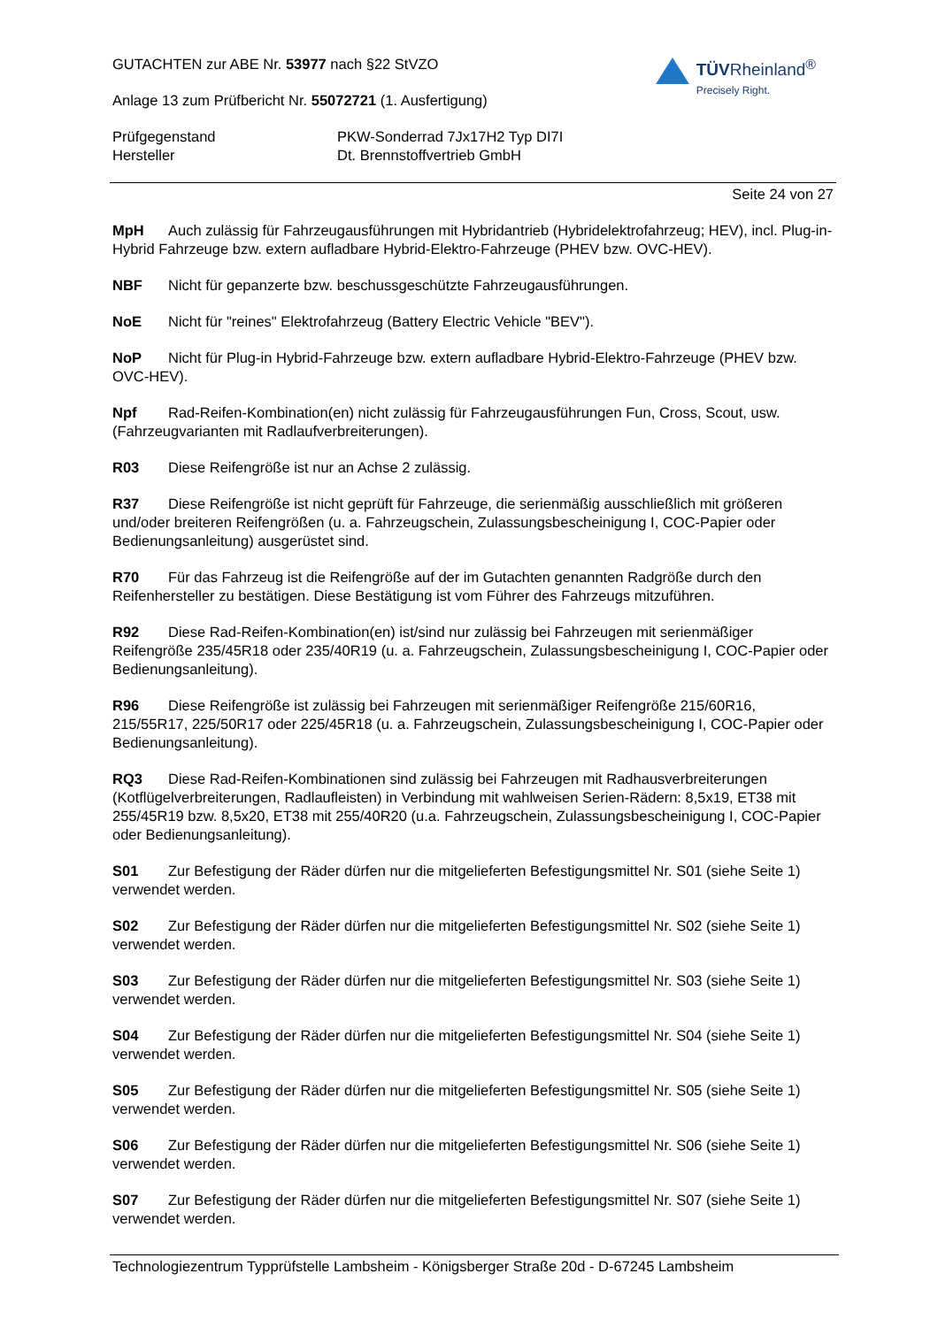GUTACHTEN zur ABE Nr. 53977 nach §22 StVZO
Anlage 13 zum Prüfbericht Nr. 55072721 (1. Ausfertigung)
TÜVRheinland<sup>®</sup>
Precisely Right.
Prüfgegenstand PKW-Sonderrad 7Jx17H2 Typ DI7I
Hersteller Dt. Brennstoffvertrieb GmbH
Seite 24 von 27
MpH Auch zulässig für Fahrzeugausführungen mit Hybridantrieb (Hybridelektrofahrzeug; HEV), incl. Plug-in-Hybrid Fahrzeuge bzw. extern aufladbare Hybrid-Elektro-Fahrzeuge (PHEV bzw. OVC-HEV).
NBF Nicht für gepanzerte bzw. beschussgeschützte Fahrzeugausführungen.
NoE Nicht für "reines" Elektrofahrzeug (Battery Electric Vehicle "BEV").
NoP Nicht für Plug-in Hybrid-Fahrzeuge bzw. extern aufladbare Hybrid-Elektro-Fahrzeuge (PHEV bzw. OVC-HEV).
Npf Rad-Reifen-Kombination(en) nicht zulässig für Fahrzeugausführungen Fun, Cross, Scout, usw. (Fahrzeugvarianten mit Radlaufverbreiterungen).
R03 Diese Reifengröße ist nur an Achse 2 zulässig.
R37 Diese Reifengröße ist nicht geprüft für Fahrzeuge, die serienmäßig ausschließlich mit größeren und/oder breiteren Reifengrößen (u. a. Fahrzeugschein, Zulassungsbescheinigung I, COC-Papier oder Bedienungsanleitung) ausgerüstet sind.
R70 Für das Fahrzeug ist die Reifengröße auf der im Gutachten genannten Radgröße durch den Reifenhersteller zu bestätigen. Diese Bestätigung ist vom Führer des Fahrzeugs mitzuführen.
R92 Diese Rad-Reifen-Kombination(en) ist/sind nur zulässig bei Fahrzeugen mit serienmäßiger Reifengröße 235/45R18 oder 235/40R19 (u. a. Fahrzeugschein, Zulassungsbescheinigung I, COC-Papier oder Bedienungsanleitung).
R96 Diese Reifengröße ist zulässig bei Fahrzeugen mit serienmäßiger Reifengröße 215/60R16, 215/55R17, 225/50R17 oder 225/45R18 (u. a. Fahrzeugschein, Zulassungsbescheinigung I, COC-Papier oder Bedienungsanleitung).
RQ3 Diese Rad-Reifen-Kombinationen sind zulässig bei Fahrzeugen mit Radhausverbreiterungen (Kotflügelverbreiterungen, Radlaufleisten) in Verbindung mit wahlweisen Serien-Rädern: 8,5x19, ET38 mit 255/45R19 bzw. 8,5x20, ET38 mit 255/40R20 (u.a. Fahrzeugschein, Zulassungsbescheinigung I, COC-Papier oder Bedienungsanleitung).
S01 Zur Befestigung der Räder dürfen nur die mitgelieferten Befestigungsmittel Nr. S01 (siehe Seite 1) verwendet werden.
S02 Zur Befestigung der Räder dürfen nur die mitgelieferten Befestigungsmittel Nr. S02 (siehe Seite 1) verwendet werden.
S03 Zur Befestigung der Räder dürfen nur die mitgelieferten Befestigungsmittel Nr. S03 (siehe Seite 1) verwendet werden.
S04 Zur Befestigung der Räder dürfen nur die mitgelieferten Befestigungsmittel Nr. S04 (siehe Seite 1) verwendet werden.
S05 Zur Befestigung der Räder dürfen nur die mitgelieferten Befestigungsmittel Nr. S05 (siehe Seite 1) verwendet werden.
S06 Zur Befestigung der Räder dürfen nur die mitgelieferten Befestigungsmittel Nr. S06 (siehe Seite 1) verwendet werden.
S07 Zur Befestigung der Räder dürfen nur die mitgelieferten Befestigungsmittel Nr. S07 (siehe Seite 1) verwendet werden.
Technologiezentrum Typprüfstelle Lambsheim - Königsberger Straße 20d - D-67245 Lambsheim